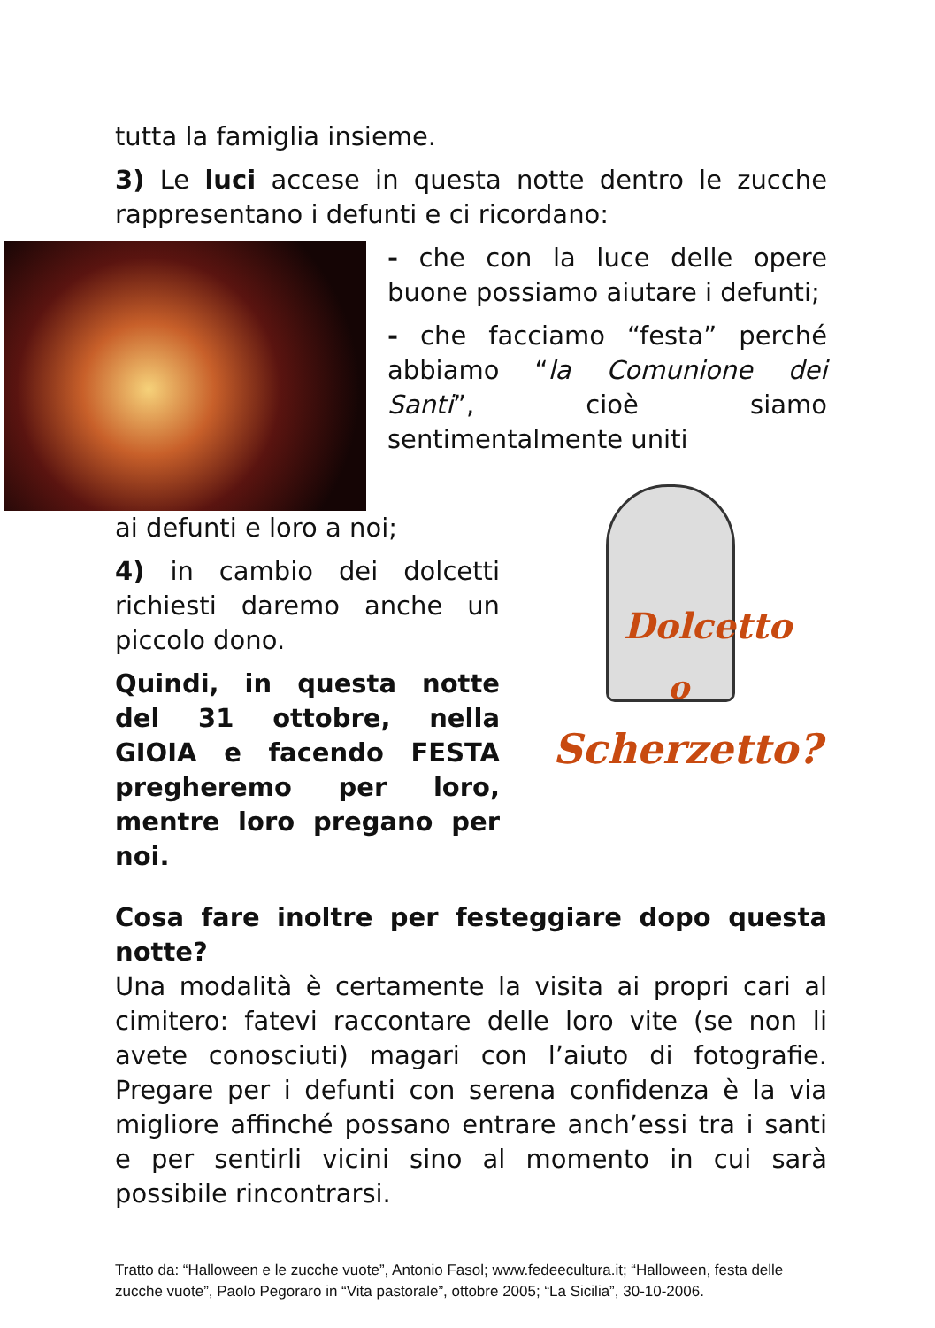tutta la famiglia insieme.
3) Le luci accese in questa notte dentro le zucche rappresentano i defunti e ci ricordano:
- che con la luce delle opere buone possiamo aiutare i defunti;
- che facciamo “festa” perché abbiamo “la Comunione dei Santi”, cioè siamo sentimentalmente uniti
ai defunti e loro a noi;
4) in cambio dei dolcetti richiesti daremo anche un piccolo dono.
Quindi, in questa notte del 31 ottobre, nella GIOIA e facendo FESTA pregheremo per loro, mentre loro pregano per noi.
Dolcetto
o
Scherzetto?
Cosa fare inoltre per festeggiare dopo questa notte?
Una modalità è certamente la visita ai propri cari al cimitero: fatevi raccontare delle loro vite (se non li avete conosciuti) magari con l’aiuto di fotografie. Pregare per i defunti con serena confidenza è la via migliore affinché possano entrare anch’essi tra i santi e per sentirli vicini sino al momento in cui sarà possibile rincontrarsi.
Tratto da: “Halloween e le zucche vuote”, Antonio Fasol; www.fedeecultura.it; “Halloween, festa delle zucche vuote”, Paolo Pegoraro in “Vita pastorale”, ottobre 2005; “La Sicilia”, 30-10-2006.